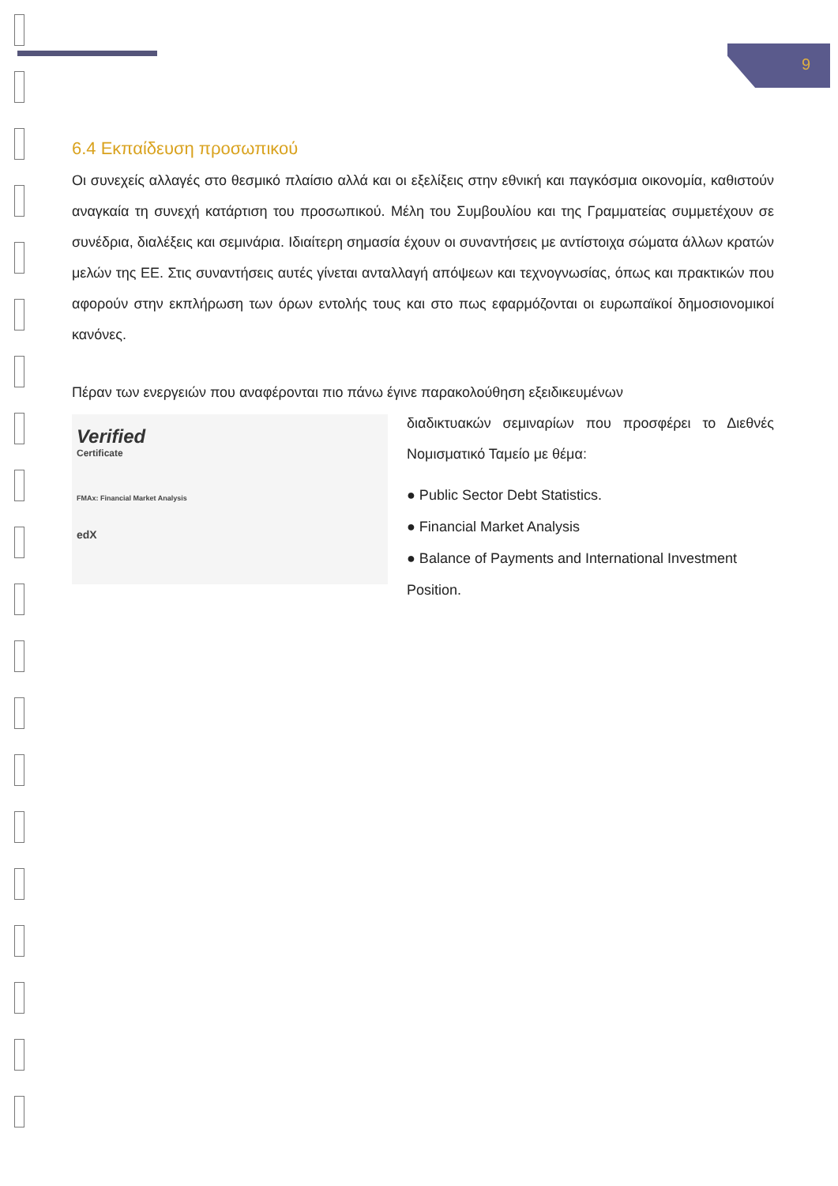9
6.4 Εκπαίδευση προσωπικού
Οι συνεχείς αλλαγές στο θεσμικό πλαίσιο αλλά και οι εξελίξεις στην εθνική και παγκόσμια οικονομία, καθιστούν αναγκαία τη συνεχή κατάρτιση του προσωπικού. Μέλη του Συμβουλίου και της Γραμματείας συμμετέχουν σε συνέδρια, διαλέξεις και σεμινάρια. Ιδιαίτερη σημασία έχουν οι συναντήσεις με αντίστοιχα σώματα άλλων κρατών μελών της ΕΕ. Στις συναντήσεις αυτές γίνεται ανταλλαγή απόψεων και τεχνογνωσίας, όπως και πρακτικών που αφορούν στην εκπλήρωση των όρων εντολής τους και στο πως εφαρμόζονται οι ευρωπαϊκοί δημοσιονομικοί κανόνες.
Πέραν των ενεργειών που αναφέρονται πιο πάνω έγινε παρακολούθηση εξειδικευμένων
Verified
Certificate
FMAx: Financial Market Analysis
edX
διαδικτυακών σεμιναρίων που προσφέρει το Διεθνές Νομισματικό Ταμείο με θέμα:
● Public Sector Debt Statistics.
● Financial Market Analysis
● Balance of Payments and International Investment Position.